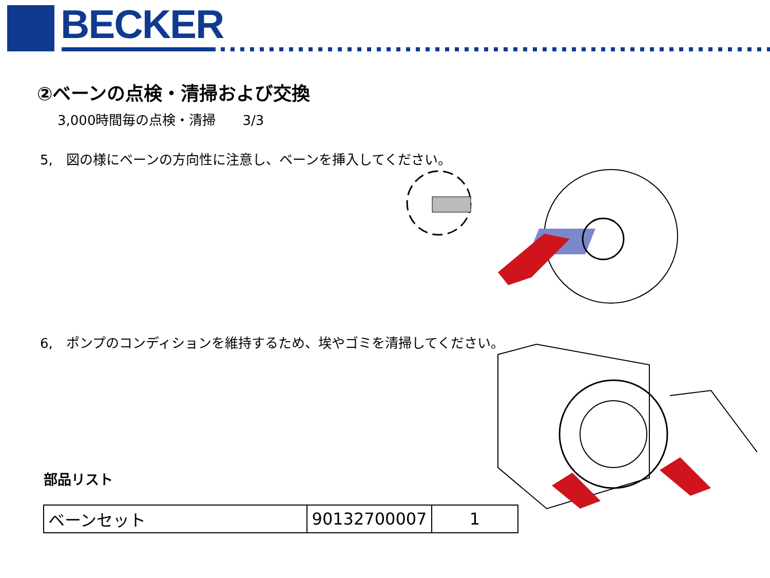BECKER
②ベーンの点検・清掃および交換
3,000時間毎の点検・清掃　　3/3
5,　図の様にベーンの方向性に注意し、ベーンを挿入してください。
6,　ポンプのコンディションを維持するため、埃やゴミを清掃してください。
部品リスト
| ベーンセット | 90132700007 | 1 |